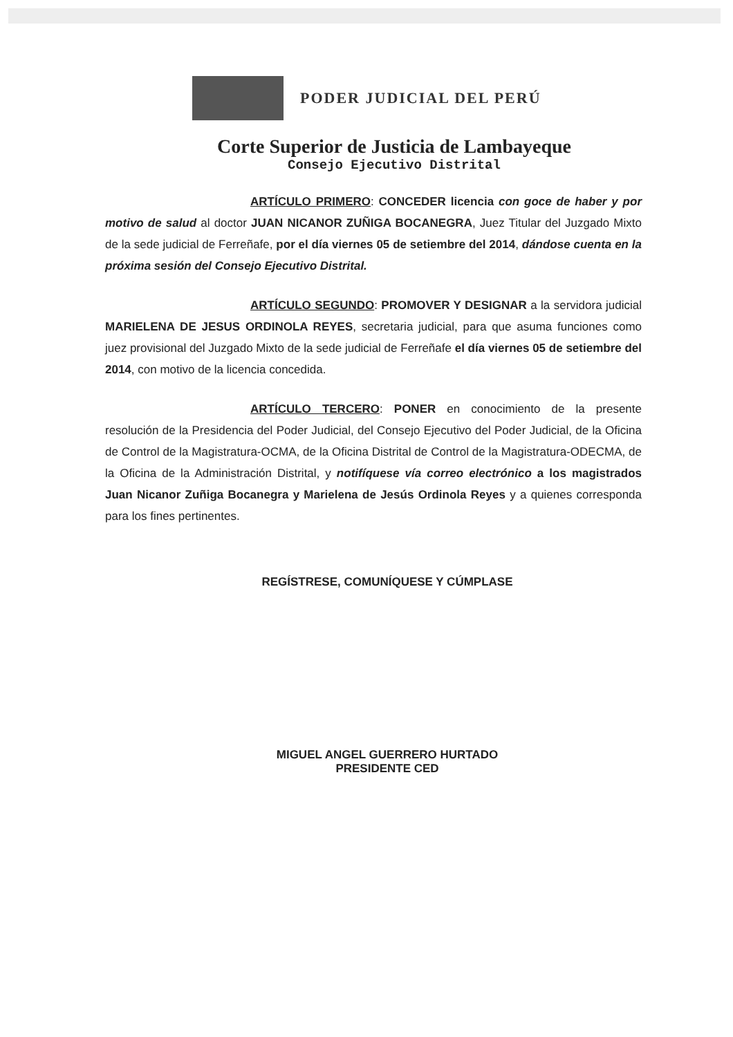PODER JUDICIAL DEL PERÚ
Corte Superior de Justicia de Lambayeque
Consejo Ejecutivo Distrital
ARTÍCULO PRIMERO: CONCEDER licencia con goce de haber y por motivo de salud al doctor JUAN NICANOR ZUÑIGA BOCANEGRA, Juez Titular del Juzgado Mixto de la sede judicial de Ferreñafe, por el día viernes 05 de setiembre del 2014, dándose cuenta en la próxima sesión del Consejo Ejecutivo Distrital.
ARTÍCULO SEGUNDO: PROMOVER Y DESIGNAR a la servidora judicial MARIELENA DE JESUS ORDINOLA REYES, secretaria judicial, para que asuma funciones como juez provisional del Juzgado Mixto de la sede judicial de Ferreñafe el día viernes 05 de setiembre del 2014, con motivo de la licencia concedida.
ARTÍCULO TERCERO: PONER en conocimiento de la presente resolución de la Presidencia del Poder Judicial, del Consejo Ejecutivo del Poder Judicial, de la Oficina de Control de la Magistratura-OCMA, de la Oficina Distrital de Control de la Magistratura-ODECMA, de la Oficina de la Administración Distrital, y notifíquese vía correo electrónico a los magistrados Juan Nicanor Zuñiga Bocanegra y Marielena de Jesús Ordinola Reyes y a quienes corresponda para los fines pertinentes.
REGÍSTRESE, COMUNÍQUESE Y CÚMPLASE
MIGUEL ANGEL GUERRERO HURTADO
PRESIDENTE CED